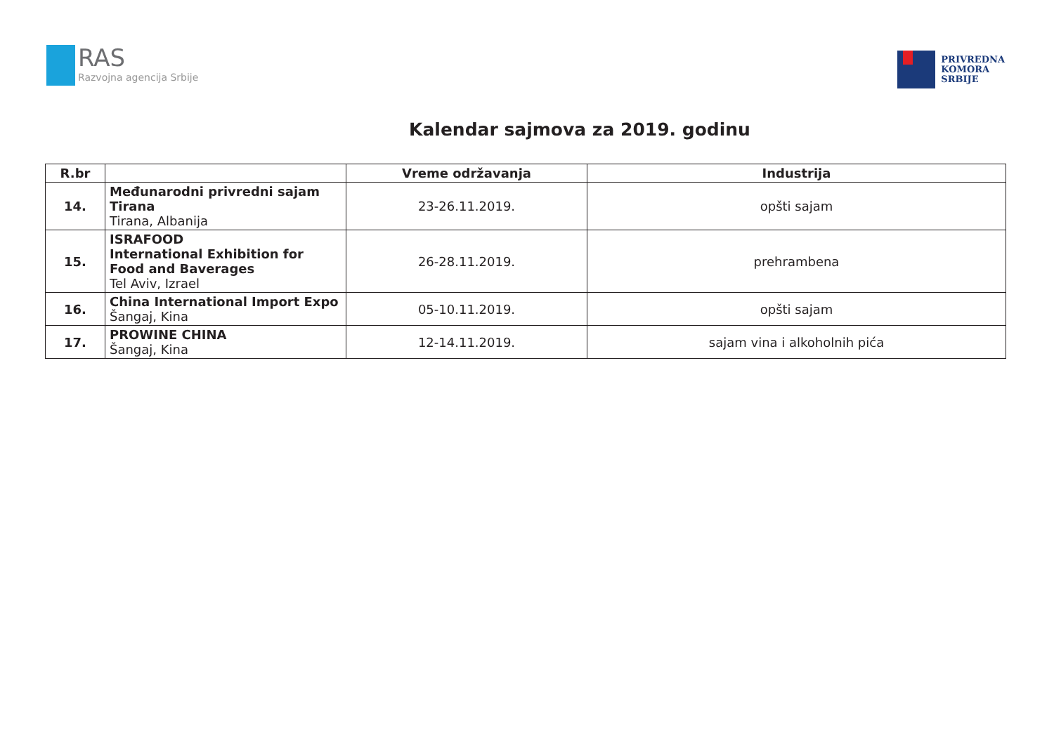RAS
Razvojna agencija Srbije
PRIVREDNA
KOMORA
SRBIJE
Kalendar sajmova za 2019. godinu
| R.br | | Vreme održavanja | Industrija |
| --- | --- | --- | --- |
| 14. | Međunarodni privredni sajam Tirana Tirana, Albanija | 23-26.11.2019. | opšti sajam |
| 15. | ISRAFOOD International Exhibition for Food and Baverages Tel Aviv, Izrael | 26-28.11.2019. | prehrambena |
| 16. | China International Import Expo Šangaj, Kina | 05-10.11.2019. | opšti sajam |
| 17. | PROWINE CHINA Šangaj, Kina | 12-14.11.2019. | sajam vina i alkoholnih pića |